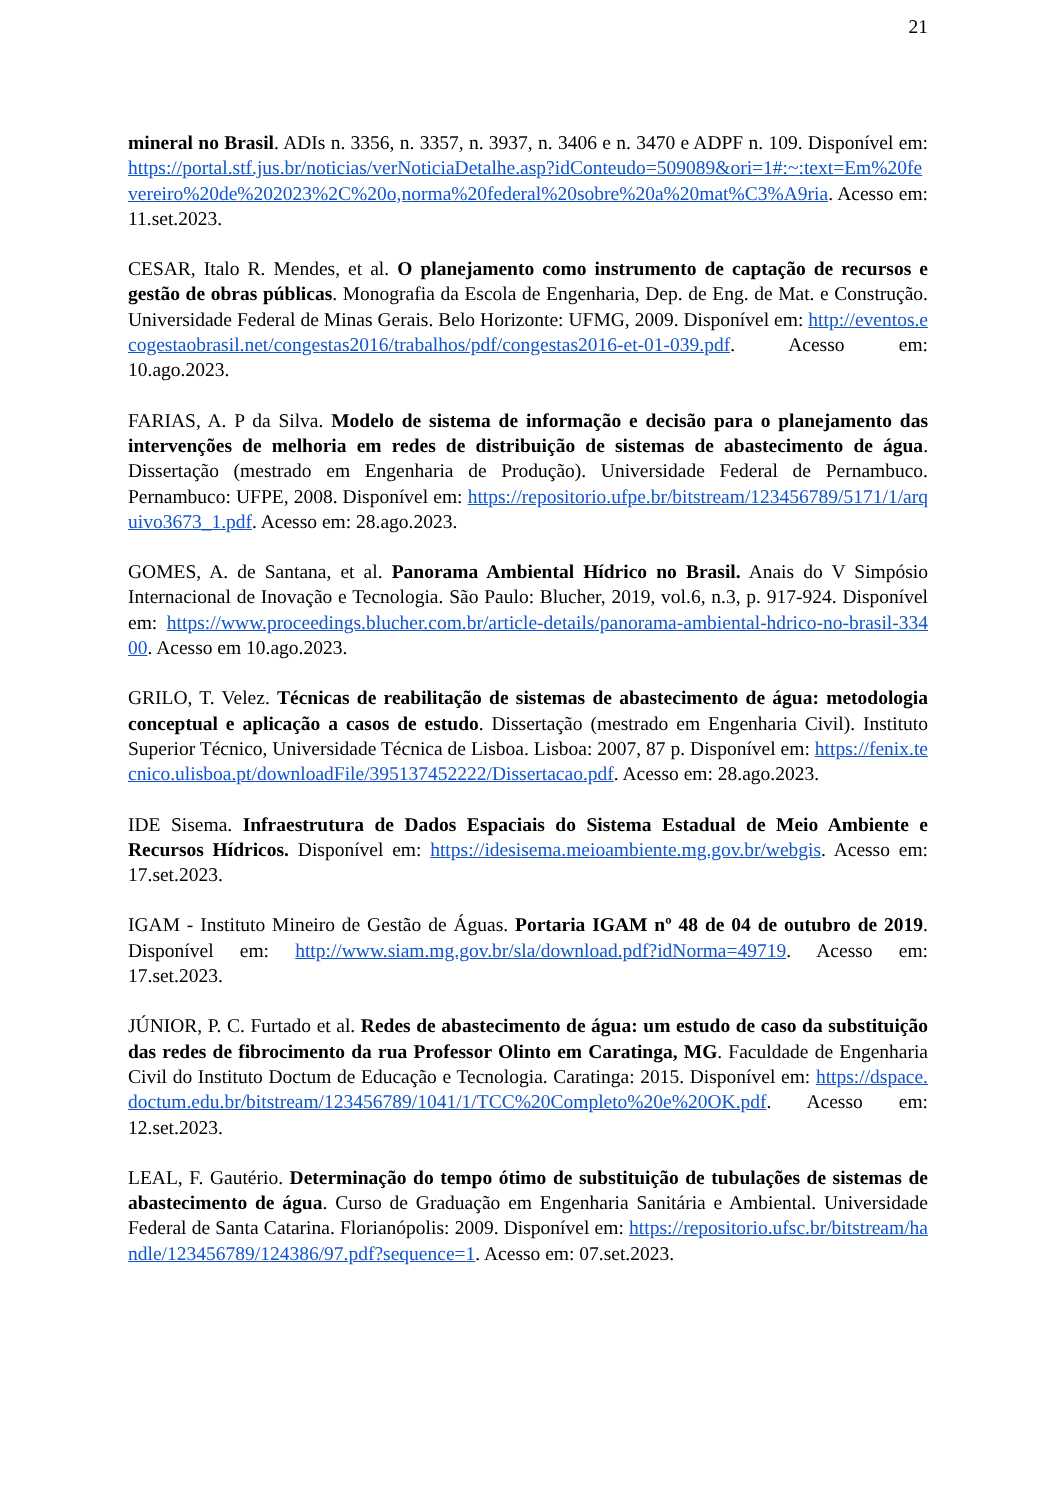21
mineral no Brasil. ADIs n. 3356, n. 3357, n. 3937, n. 3406 e n. 3470 e ADPF n. 109. Disponível em: https://portal.stf.jus.br/noticias/verNoticiaDetalhe.asp?idConteudo=509089&ori=1#:~:text=Em%20fevereiro%20de%202023%2C%20o,norma%20federal%20sobre%20a%20mat%C3%A9ria. Acesso em: 11.set.2023.
CESAR, Italo R. Mendes, et al. O planejamento como instrumento de captação de recursos e gestão de obras públicas. Monografia da Escola de Engenharia, Dep. de Eng. de Mat. e Construção. Universidade Federal de Minas Gerais. Belo Horizonte: UFMG, 2009. Disponível em: http://eventos.ecogestaobrasil.net/congestas2016/trabalhos/pdf/congestas2016-et-01-039.pdf. Acesso em: 10.ago.2023.
FARIAS, A. P da Silva. Modelo de sistema de informação e decisão para o planejamento das intervenções de melhoria em redes de distribuição de sistemas de abastecimento de água. Dissertação (mestrado em Engenharia de Produção). Universidade Federal de Pernambuco. Pernambuco: UFPE, 2008. Disponível em: https://repositorio.ufpe.br/bitstream/123456789/5171/1/arquivo3673_1.pdf. Acesso em: 28.ago.2023.
GOMES, A. de Santana, et al. Panorama Ambiental Hídrico no Brasil. Anais do V Simpósio Internacional de Inovação e Tecnologia. São Paulo: Blucher, 2019, vol.6, n.3, p. 917-924. Disponível em: https://www.proceedings.blucher.com.br/article-details/panorama-ambiental-hdrico-no-brasil-33400. Acesso em 10.ago.2023.
GRILO, T. Velez. Técnicas de reabilitação de sistemas de abastecimento de água: metodologia conceptual e aplicação a casos de estudo. Dissertação (mestrado em Engenharia Civil). Instituto Superior Técnico, Universidade Técnica de Lisboa. Lisboa: 2007, 87 p. Disponível em: https://fenix.tecnico.ulisboa.pt/downloadFile/395137452222/Dissertacao.pdf. Acesso em: 28.ago.2023.
IDE Sisema. Infraestrutura de Dados Espaciais do Sistema Estadual de Meio Ambiente e Recursos Hídricos. Disponível em: https://idesisema.meioambiente.mg.gov.br/webgis. Acesso em: 17.set.2023.
IGAM - Instituto Mineiro de Gestão de Águas. Portaria IGAM nº 48 de 04 de outubro de 2019. Disponível em: http://www.siam.mg.gov.br/sla/download.pdf?idNorma=49719. Acesso em: 17.set.2023.
JÚNIOR, P. C. Furtado et al. Redes de abastecimento de água: um estudo de caso da substituição das redes de fibrocimento da rua Professor Olinto em Caratinga, MG. Faculdade de Engenharia Civil do Instituto Doctum de Educação e Tecnologia. Caratinga: 2015. Disponível em: https://dspace.doctum.edu.br/bitstream/123456789/1041/1/TCC%20Completo%20e%20OK.pdf. Acesso em: 12.set.2023.
LEAL, F. Gautério. Determinação do tempo ótimo de substituição de tubulações de sistemas de abastecimento de água. Curso de Graduação em Engenharia Sanitária e Ambiental. Universidade Federal de Santa Catarina. Florianópolis: 2009. Disponível em: https://repositorio.ufsc.br/bitstream/handle/123456789/124386/97.pdf?sequence=1. Acesso em: 07.set.2023.